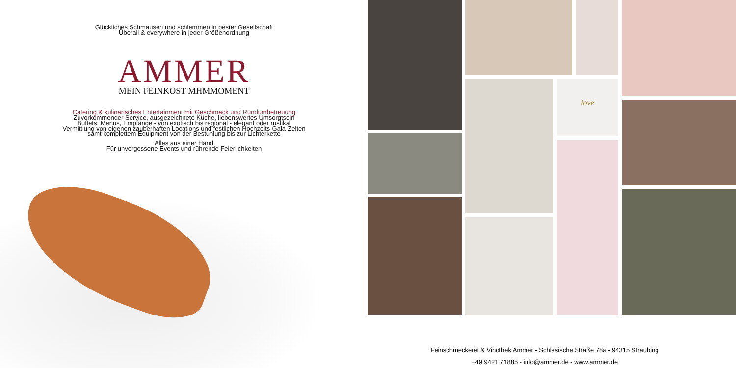Glückliches Schmausen und schlemmen in bester Gesellschaft
Überall & everywhere in jeder Größenordnung
AMMER
MEIN FEINKOST MHMMOMENT
Catering & kulinarisches Entertainment mit Geschmack und Rundumbetreuung
Zuvorkommender Service, ausgezeichnete Küche, liebenswertes Umsorgtsein
Buffets, Menüs, Empfänge - von exotisch bis regional - elegant oder rustikal
Vermittlung von eigenen zauberhaften Locations und festlichen Hochzeits-Gala-Zelten
samt komplettem Equipment von der Bestuhlung bis zur Lichterkette
Alles aus einer Hand
Für unvergessene Events und rührende Feierlichkeiten
love
Feinschmeckerei & Vinothek Ammer - Schlesische Straße 78a - 94315 Straubing
+49 9421 71885 - info@ammer.de - www.ammer.de